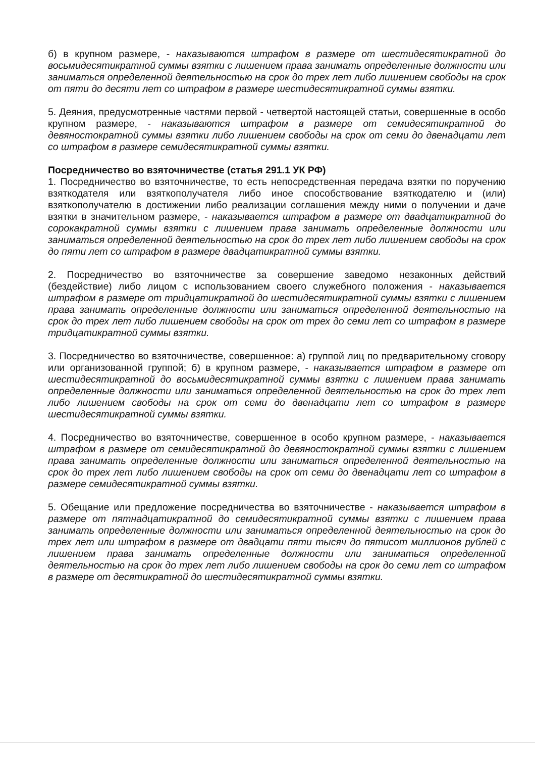б) в крупном размере, - наказываются штрафом в размере от шестидесятикратной до восьмидесятикратной суммы взятки с лишением права занимать определенные должности или заниматься определенной деятельностью на срок до трех лет либо лишением свободы на срок от пяти до десяти лет со штрафом в размере шестидесятикратной суммы взятки.
5. Деяния, предусмотренные частями первой - четвертой настоящей статьи, совершенные в особо крупном размере, - наказываются штрафом в размере от семидесятикратной до девяностократной суммы взятки либо лишением свободы на срок от семи до двенадцати лет со штрафом в размере семидесятикратной суммы взятки.
Посредничество во взяточничестве (статья 291.1 УК РФ)
1. Посредничество во взяточничестве, то есть непосредственная передача взятки по поручению взяткодателя или взяткополучателя либо иное способствование взяткодателю и (или) взяткополучателю в достижении либо реализации соглашения между ними о получении и даче взятки в значительном размере, - наказывается штрафом в размере от двадцатикратной до сорокакратной суммы взятки с лишением права занимать определенные должности или заниматься определенной деятельностью на срок до трех лет либо лишением свободы на срок до пяти лет со штрафом в размере двадцатикратной суммы взятки.
2. Посредничество во взяточничестве за совершение заведомо незаконных действий (бездействие) либо лицом с использованием своего служебного положения - наказывается штрафом в размере от тридцатикратной до шестидесятикратной суммы взятки с лишением права занимать определенные должности или заниматься определенной деятельностью на срок до трех лет либо лишением свободы на срок от трех до семи лет со штрафом в размере тридцатикратной суммы взятки.
3. Посредничество во взяточничестве, совершенное: а) группой лиц по предварительному сговору или организованной группой; б) в крупном размере, - наказывается штрафом в размере от шестидесятикратной до восьмидесятикратной суммы взятки с лишением права занимать определенные должности или заниматься определенной деятельностью на срок до трех лет либо лишением свободы на срок от семи до двенадцати лет со штрафом в размере шестидесятикратной суммы взятки.
4. Посредничество во взяточничестве, совершенное в особо крупном размере, - наказывается штрафом в размере от семидесятикратной до девяностократной суммы взятки с лишением права занимать определенные должности или заниматься определенной деятельностью на срок до трех лет либо лишением свободы на срок от семи до двенадцати лет со штрафом в размере семидесятикратной суммы взятки.
5. Обещание или предложение посредничества во взяточничестве - наказывается штрафом в размере от пятнадцатикратной до семидесятикратной суммы взятки с лишением права занимать определенные должности или заниматься определенной деятельностью на срок до трех лет или штрафом в размере от двадцати пяти тысяч до пятисот миллионов рублей с лишением права занимать определенные должности или заниматься определенной деятельностью на срок до трех лет либо лишением свободы на срок до семи лет со штрафом в размере от десятикратной до шестидесятикратной суммы взятки.